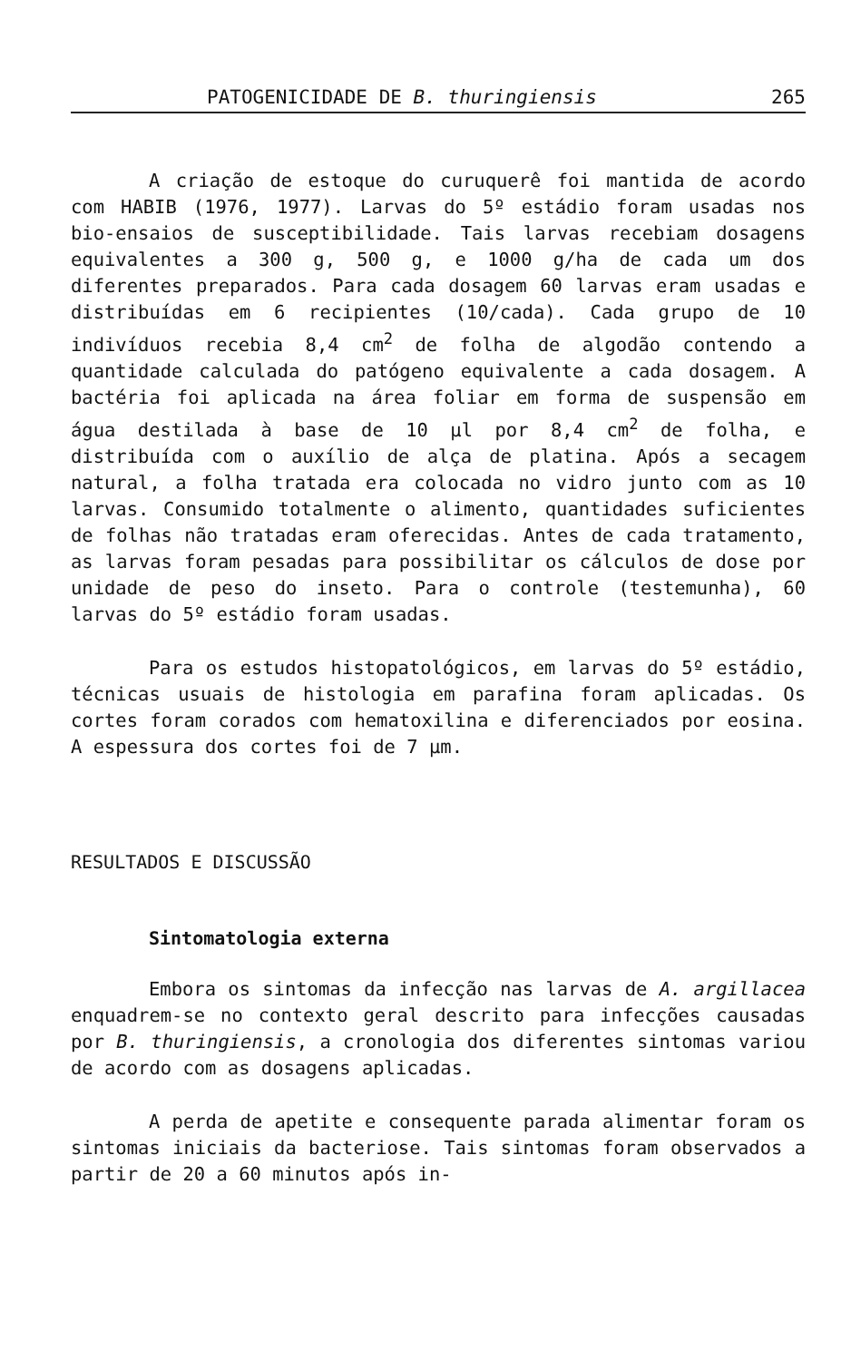PATOGENICIDADE DE B. thuringiensis 265
A criação de estoque do curuquerê foi mantida de acordo com HABIB (1976, 1977). Larvas do 5º estádio foram usadas nos bio-ensaios de susceptibilidade. Tais larvas recebiam dosagens equivalentes a 300 g, 500 g, e 1000 g/ha de cada um dos diferentes preparados. Para cada dosagem 60 larvas eram usadas e distribuídas em 6 recipientes (10/cada). Cada grupo de 10 indivíduos recebia 8,4 cm<sup>2</sup> de folha de algodão contendo a quantidade calculada do patógeno equivalente a cada dosagem. A bactéria foi aplicada na área foliar em forma de suspensão em água destilada à base de 10 µl por 8,4 cm<sup>2</sup> de folha, e distribuída com o auxílio de alça de platina. Após a secagem natural, a folha tratada era colocada no vidro junto com as 10 larvas. Consumido totalmente o alimento, quantidades suficientes de folhas não tratadas eram oferecidas. Antes de cada tratamento, as larvas foram pesadas para possibilitar os cálculos de dose por unidade de peso do inseto. Para o controle (testemunha), 60 larvas do 5º estádio foram usadas.
Para os estudos histopatológicos, em larvas do 5º estádio, técnicas usuais de histologia em parafina foram aplicadas. Os cortes foram corados com hematoxilina e diferenciados por eosina. A espessura dos cortes foi de 7 µm.
RESULTADOS E DISCUSSÃO
Sintomatologia externa
Embora os sintomas da infecção nas larvas de A. argillacea enquadrem-se no contexto geral descrito para infecções causadas por B. thuringiensis, a cronologia dos diferentes sintomas variou de acordo com as dosagens aplicadas.
A perda de apetite e consequente parada alimentar foram os sintomas iniciais da bacteriose. Tais sintomas foram observados a partir de 20 a 60 minutos após in-